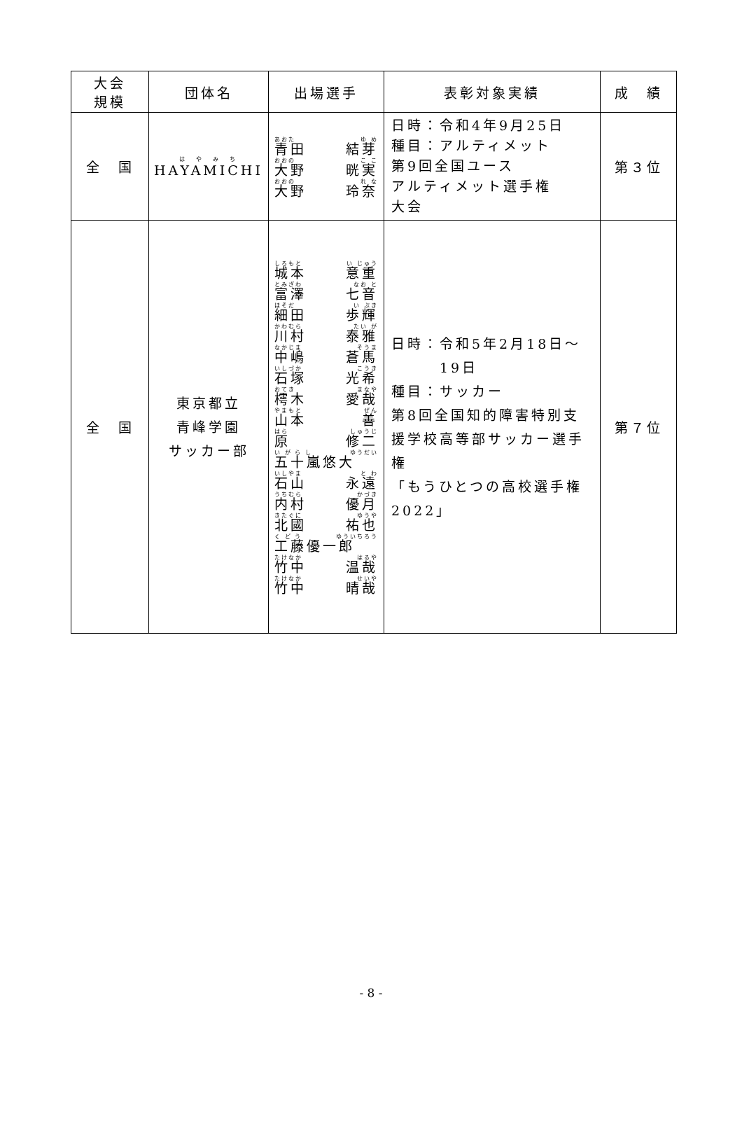| 大会 規模 | 団体名 | 出場選手 | 表彰対象実績 | 成 績 |
| --- | --- | --- | --- | --- |
| 全 国 | は や み ち HAYAMICHI | あおた ゆ め 青田 結芽 おおの こ こ 大野 晄実 おおの れ な 大野 玲奈 | 日時：令和4年9月25日 種目：アルティメット 第9回全国ユース アルティメット選手権 大会 | 第３位 |
| 全 国 | 東京都立 青峰学園 サッカー部 | しろもと い じゅう 城本 意重 とみざわ なお と 富澤 七音 ほそだ い ぶき 細田 歩輝 かわむら たい が 川村 泰雅 なかじま そうま 中嶋 蒼馬 いしづか こうき 石塚 光希 おてき まなや 樗木 愛哉 やまもと ぜん 山本 善 はら しゅうじ 原 修二 い が ら し ゆうだい 五十嵐悠大 いしやま と わ 石山 永遠 うちむら かづき 内村 優月 きたぐに ゆうや 北國 祐也 く ど う ゆういちろう 工藤優一郎 たけなか はるや 竹中 温哉 たけなか せいや 竹中 晴哉 | 日時：令和5年2月18日～ 19日 種目：サッカー 第8回全国知的障害特別支援学校高等部サッカー選手権 「もうひとつの高校選手権2022」 | 第７位 |
- 8 -